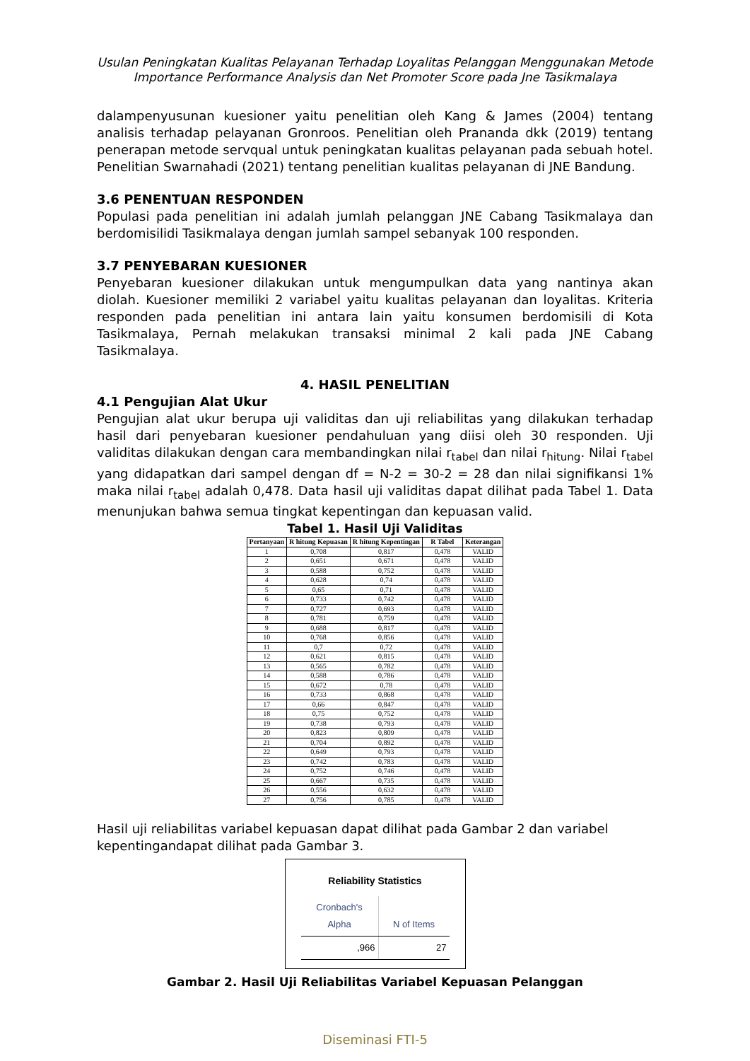Usulan Peningkatan Kualitas Pelayanan Terhadap Loyalitas Pelanggan Menggunakan Metode
Importance Performance Analysis dan Net Promoter Score pada Jne Tasikmalaya
dalampenyusunan kuesioner yaitu penelitian oleh Kang & James (2004) tentang analisis terhadap pelayanan Gronroos. Penelitian oleh Prananda dkk (2019) tentang penerapan metode servqual untuk peningkatan kualitas pelayanan pada sebuah hotel. Penelitian Swarnahadi (2021) tentang penelitian kualitas pelayanan di JNE Bandung.
3.6 PENENTUAN RESPONDEN
Populasi pada penelitian ini adalah jumlah pelanggan JNE Cabang Tasikmalaya dan berdomisilidi Tasikmalaya dengan jumlah sampel sebanyak 100 responden.
3.7 PENYEBARAN KUESIONER
Penyebaran kuesioner dilakukan untuk mengumpulkan data yang nantinya akan diolah. Kuesioner memiliki 2 variabel yaitu kualitas pelayanan dan loyalitas. Kriteria responden pada penelitian ini antara lain yaitu konsumen berdomisili di Kota Tasikmalaya, Pernah melakukan transaksi minimal 2 kali pada JNE Cabang Tasikmalaya.
4. HASIL PENELITIAN
4.1 Pengujian Alat Ukur
Pengujian alat ukur berupa uji validitas dan uji reliabilitas yang dilakukan terhadap hasil dari penyebaran kuesioner pendahuluan yang diisi oleh 30 responden. Uji validitas dilakukan dengan cara membandingkan nilai r<sub>tabel</sub> dan nilai r<sub>hitung</sub>. Nilai r<sub>tabel</sub> yang didapatkan dari sampel dengan df = N-2 = 30-2 = 28 dan nilai signifikansi 1% maka nilai r<sub>tabel</sub> adalah 0,478. Data hasil uji validitas dapat dilihat pada Tabel 1. Data menunjukan bahwa semua tingkat kepentingan dan kepuasan valid.
Tabel 1. Hasil Uji Validitas
| Pertanyaan | R hitung Kepuasan | R hitung Kepentingan | R Tabel | Keterangan |
| --- | --- | --- | --- | --- |
| 1 | 0,708 | 0,817 | 0,478 | VALID |
| 2 | 0,651 | 0,671 | 0,478 | VALID |
| 3 | 0,588 | 0,752 | 0,478 | VALID |
| 4 | 0,628 | 0,74 | 0,478 | VALID |
| 5 | 0,65 | 0,71 | 0,478 | VALID |
| 6 | 0,733 | 0,742 | 0,478 | VALID |
| 7 | 0,727 | 0,693 | 0,478 | VALID |
| 8 | 0,781 | 0,759 | 0,478 | VALID |
| 9 | 0,688 | 0,817 | 0,478 | VALID |
| 10 | 0,768 | 0,856 | 0,478 | VALID |
| 11 | 0,7 | 0,72 | 0,478 | VALID |
| 12 | 0,621 | 0,815 | 0,478 | VALID |
| 13 | 0,565 | 0,782 | 0,478 | VALID |
| 14 | 0,588 | 0,786 | 0,478 | VALID |
| 15 | 0,672 | 0,78 | 0,478 | VALID |
| 16 | 0,733 | 0,868 | 0,478 | VALID |
| 17 | 0,66 | 0,847 | 0,478 | VALID |
| 18 | 0,75 | 0,752 | 0,478 | VALID |
| 19 | 0,738 | 0,793 | 0,478 | VALID |
| 20 | 0,823 | 0,809 | 0,478 | VALID |
| 21 | 0,704 | 0,892 | 0,478 | VALID |
| 22 | 0,649 | 0,793 | 0,478 | VALID |
| 23 | 0,742 | 0,783 | 0,478 | VALID |
| 24 | 0,752 | 0,746 | 0,478 | VALID |
| 25 | 0,667 | 0,735 | 0,478 | VALID |
| 26 | 0,556 | 0,632 | 0,478 | VALID |
| 27 | 0,756 | 0,785 | 0,478 | VALID |
Hasil uji reliabilitas variabel kepuasan dapat dilihat pada Gambar 2 dan variabel kepentingandapat dilihat pada Gambar 3.
Reliability Statistics
| Cronbach's Alpha | N of Items |
| ,966 | 27 |
Gambar 2. Hasil Uji Reliabilitas Variabel Kepuasan Pelanggan
Diseminasi FTI-5